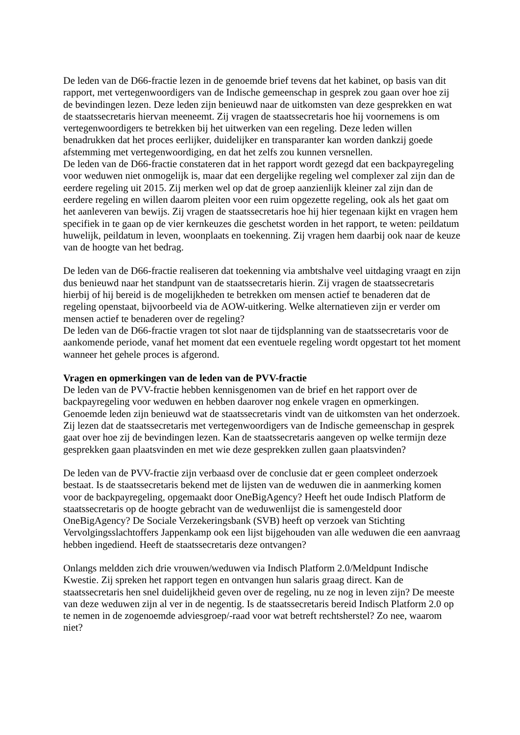De leden van de D66-fractie lezen in de genoemde brief tevens dat het kabinet, op basis van dit rapport, met vertegenwoordigers van de Indische gemeenschap in gesprek zou gaan over hoe zij de bevindingen lezen. Deze leden zijn benieuwd naar de uitkomsten van deze gesprekken en wat de staatssecretaris hiervan meeneemt. Zij vragen de staatssecretaris hoe hij voornemens is om vertegenwoordigers te betrekken bij het uitwerken van een regeling. Deze leden willen benadrukken dat het proces eerlijker, duidelijker en transparanter kan worden dankzij goede afstemming met vertegenwoordiging, en dat het zelfs zou kunnen versnellen.
De leden van de D66-fractie constateren dat in het rapport wordt gezegd dat een backpayregeling voor weduwen niet onmogelijk is, maar dat een dergelijke regeling wel complexer zal zijn dan de eerdere regeling uit 2015. Zij merken wel op dat de groep aanzienlijk kleiner zal zijn dan de eerdere regeling en willen daarom pleiten voor een ruim opgezette regeling, ook als het gaat om het aanleveren van bewijs. Zij vragen de staatssecretaris hoe hij hier tegenaan kijkt en vragen hem specifiek in te gaan op de vier kernkeuzes die geschetst worden in het rapport, te weten: peildatum huwelijk, peildatum in leven, woonplaats en toekenning. Zij vragen hem daarbij ook naar de keuze van de hoogte van het bedrag.
De leden van de D66-fractie realiseren dat toekenning via ambtshalve veel uitdaging vraagt en zijn dus benieuwd naar het standpunt van de staatssecretaris hierin. Zij vragen de staatssecretaris hierbij of hij bereid is de mogelijkheden te betrekken om mensen actief te benaderen dat de regeling openstaat, bijvoorbeeld via de AOW-uitkering. Welke alternatieven zijn er verder om mensen actief te benaderen over de regeling?
De leden van de D66-fractie vragen tot slot naar de tijdsplanning van de staatssecretaris voor de aankomende periode, vanaf het moment dat een eventuele regeling wordt opgestart tot het moment wanneer het gehele proces is afgerond.
Vragen en opmerkingen van de leden van de PVV-fractie
De leden van de PVV-fractie hebben kennisgenomen van de brief en het rapport over de backpayregeling voor weduwen en hebben daarover nog enkele vragen en opmerkingen. Genoemde leden zijn benieuwd wat de staatssecretaris vindt van de uitkomsten van het onderzoek. Zij lezen dat de staatssecretaris met vertegenwoordigers van de Indische gemeenschap in gesprek gaat over hoe zij de bevindingen lezen. Kan de staatssecretaris aangeven op welke termijn deze gesprekken gaan plaatsvinden en met wie deze gesprekken zullen gaan plaatsvinden?
De leden van de PVV-fractie zijn verbaasd over de conclusie dat er geen compleet onderzoek bestaat. Is de staatssecretaris bekend met de lijsten van de weduwen die in aanmerking komen voor de backpayregeling, opgemaakt door OneBigAgency? Heeft het oude Indisch Platform de staatssecretaris op de hoogte gebracht van de weduwenlijst die is samengesteld door OneBigAgency? De Sociale Verzekeringsbank (SVB) heeft op verzoek van Stichting Vervolgingsslachtoffers Jappenkamp ook een lijst bijgehouden van alle weduwen die een aanvraag hebben ingediend. Heeft de staatssecretaris deze ontvangen?
Onlangs meldden zich drie vrouwen/weduwen via Indisch Platform 2.0/Meldpunt Indische Kwestie. Zij spreken het rapport tegen en ontvangen hun salaris graag direct. Kan de staatssecretaris hen snel duidelijkheid geven over de regeling, nu ze nog in leven zijn? De meeste van deze weduwen zijn al ver in de negentig. Is de staatssecretaris bereid Indisch Platform 2.0 op te nemen in de zogenoemde adviesgroep/-raad voor wat betreft rechtsherstel? Zo nee, waarom niet?